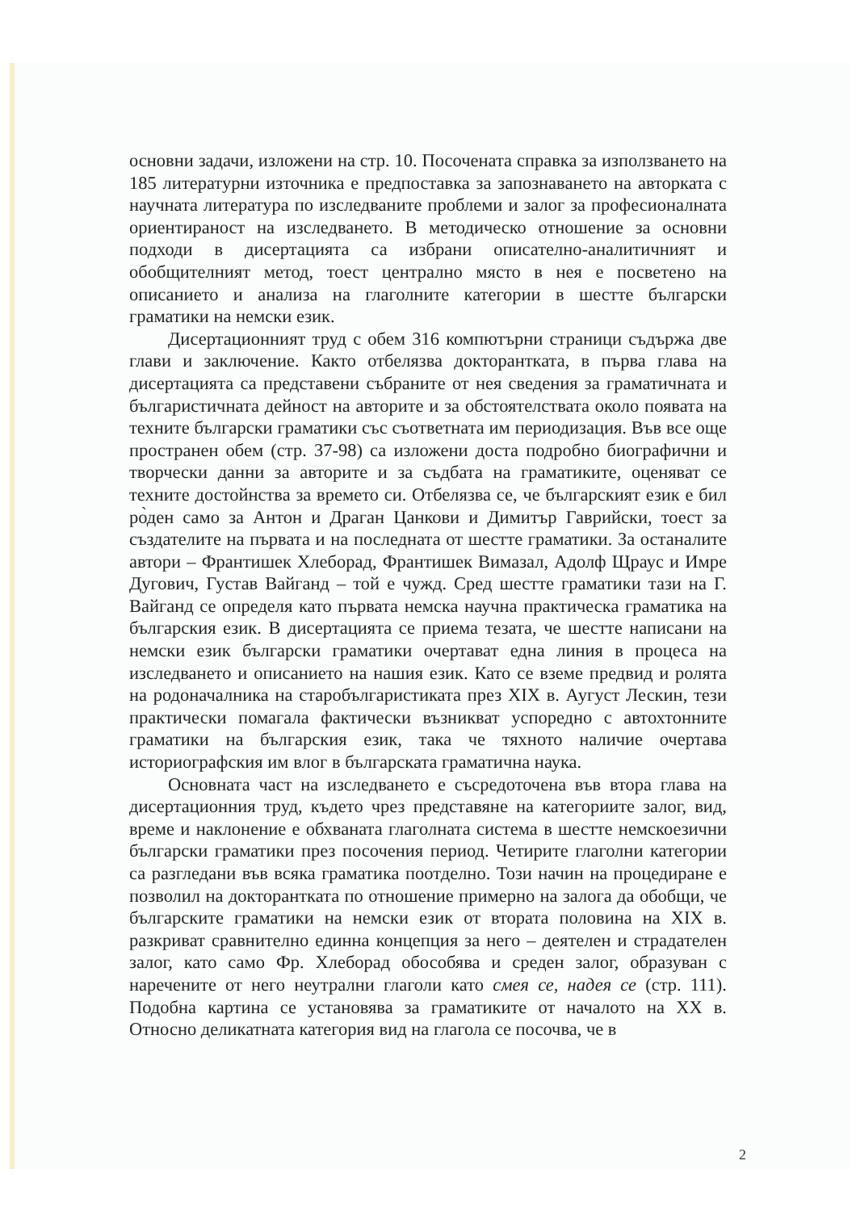основни задачи, изложени на стр. 10. Посочената справка за използването на 185 литературни източника е предпоставка за запознаването на авторката с научната литература по изследваните проблеми и залог за професионалната ориентираност на изследването. В методическо отношение за основни подходи в дисертацията са избрани описателно-аналитичният и обобщителният метод, тоест централно място в нея е посветено на описанието и анализа на глаголните категории в шестте български граматики на немски език.
Дисертационният труд с обем 316 компютърни страници съдържа две глави и заключение. Както отбелязва докторантката, в първа глава на дисертацията са представени събраните от нея сведения за граматичната и българистичната дейност на авторите и за обстоятелствата около появата на техните български граматики със съответната им периодизация. Във все още пространен обем (стр. 37-98) са изложени доста подробно биографични и творчески данни за авторите и за съдбата на граматиките, оценяват се техните достойнства за времето си. Отбелязва се, че българският език е бил ро̀ден само за Антон и Драган Цанкови и Димитър Гаврийски, тоест за създателите на първата и на последната от шестте граматики. За останалите автори – Франтишек Хлеборад, Франтишек Вимазал, Адолф Щраус и Имре Дугович, Густав Вайганд – той е чужд. Сред шестте граматики тази на Г. Вайганд се определя като първата немска научна практическа граматика на българския език. В дисертацията се приема тезата, че шестте написани на немски език български граматики очертават една линия в процеса на изследването и описанието на нашия език. Като се вземе предвид и ролята на родоначалника на старобългаристиката през XIX в. Аугуст Лескин, тези практически помагала фактически възникват успоредно с автохтонните граматики на българския език, така че тяхното наличие очертава историографския им влог в българската граматична наука.
Основната част на изследването е съсредоточена във втора глава на дисертационния труд, където чрез представяне на категориите залог, вид, време и наклонение е обхваната глаголната система в шестте немскоезични български граматики през посочения период. Четирите глаголни категории са разгледани във всяка граматика поотделно. Този начин на процедиране е позволил на докторантката по отношение примерно на залога да обобщи, че българските граматики на немски език от втората половина на XIX в. разкриват сравнително единна концепция за него – деятелен и страдателен залог, като само Фр. Хлеборад обособява и среден залог, образуван с наречените от него неутрални глаголи като смея се, надея се (стр. 111). Подобна картина се установява за граматиките от началото на XX в. Относно деликатната категория вид на глагола се посочва, че в
2